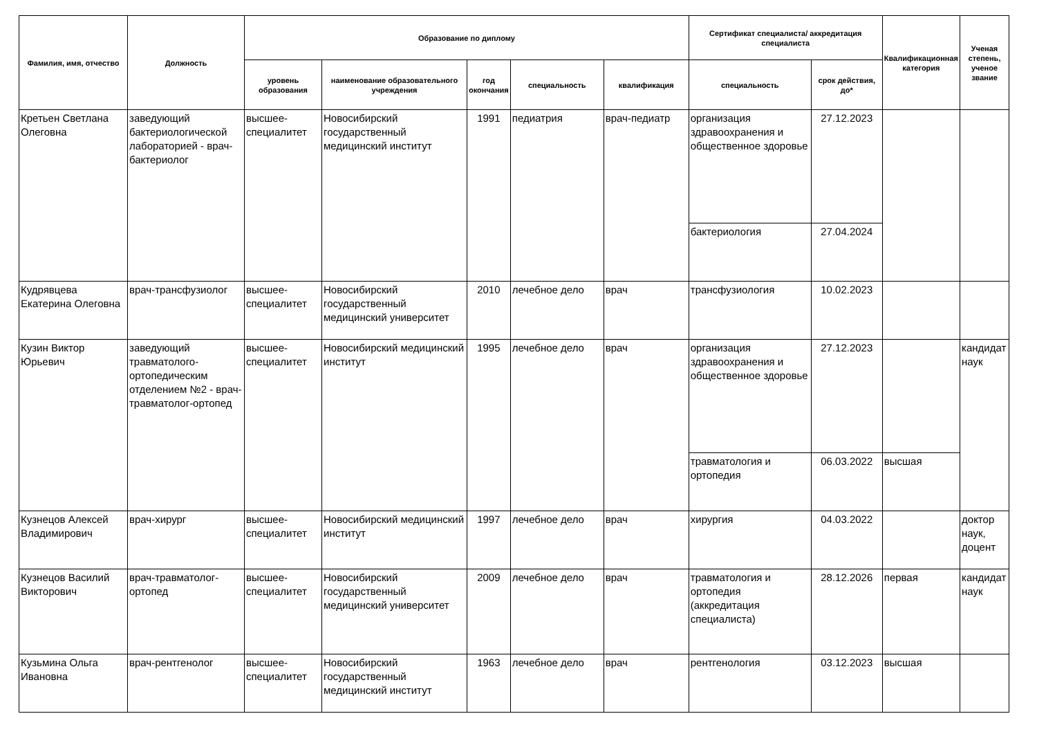| Фамилия, имя, отчество | Должность | Образование по диплому | | | | | Сертификат специалиста/ аккредитация специалиста | | Квалификационная категория | Ученая степень, ученое звание |
| --- | --- | --- | --- | --- | --- | --- | --- | --- | --- | --- |
| | | уровень образования | наименование образовательного учреждения | год окончания | специальность | квалификация | специальность | срок действия, до* | | |
| Кретьен Светлана Олеговна | заведующий бактериологической лабораторией - врач-бактериолог | высшее-специалитет | Новосибирский государственный медицинский институт | 1991 | педиатрия | врач-педиатр | организация здравоохранения и общественное здоровье | 27.12.2023 | | |
| | | | | | | | бактериология | 27.04.2024 | | |
| Кудрявцева Екатерина Олеговна | врач-трансфузиолог | высшее-специалитет | Новосибирский государственный медицинский университет | 2010 | лечебное дело | врач | трансфузиология | 10.02.2023 | | |
| Кузин Виктор Юрьевич | заведующий травматолого-ортопедическим отделением №2 - врач-травматолог-ортопед | высшее-специалитет | Новосибирский медицинский институт | 1995 | лечебное дело | врач | организация здравоохранения и общественное здоровье | 27.12.2023 | | кандидат наук |
| | | | | | | | травматология и ортопедия | 06.03.2022 | высшая | |
| Кузнецов Алексей Владимирович | врач-хирург | высшее-специалитет | Новосибирский медицинский институт | 1997 | лечебное дело | врач | хирургия | 04.03.2022 | | доктор наук, доцент |
| Кузнецов Василий Викторович | врач-травматолог-ортопед | высшее-специалитет | Новосибирский государственный медицинский университет | 2009 | лечебное дело | врач | травматология и ортопедия (аккредитация специалиста) | 28.12.2026 | первая | кандидат наук |
| Кузьмина Ольга Ивановна | врач-рентгенолог | высшее-специалитет | Новосибирский государственный медицинский институт | 1963 | лечебное дело | врач | рентгенология | 03.12.2023 | высшая | |